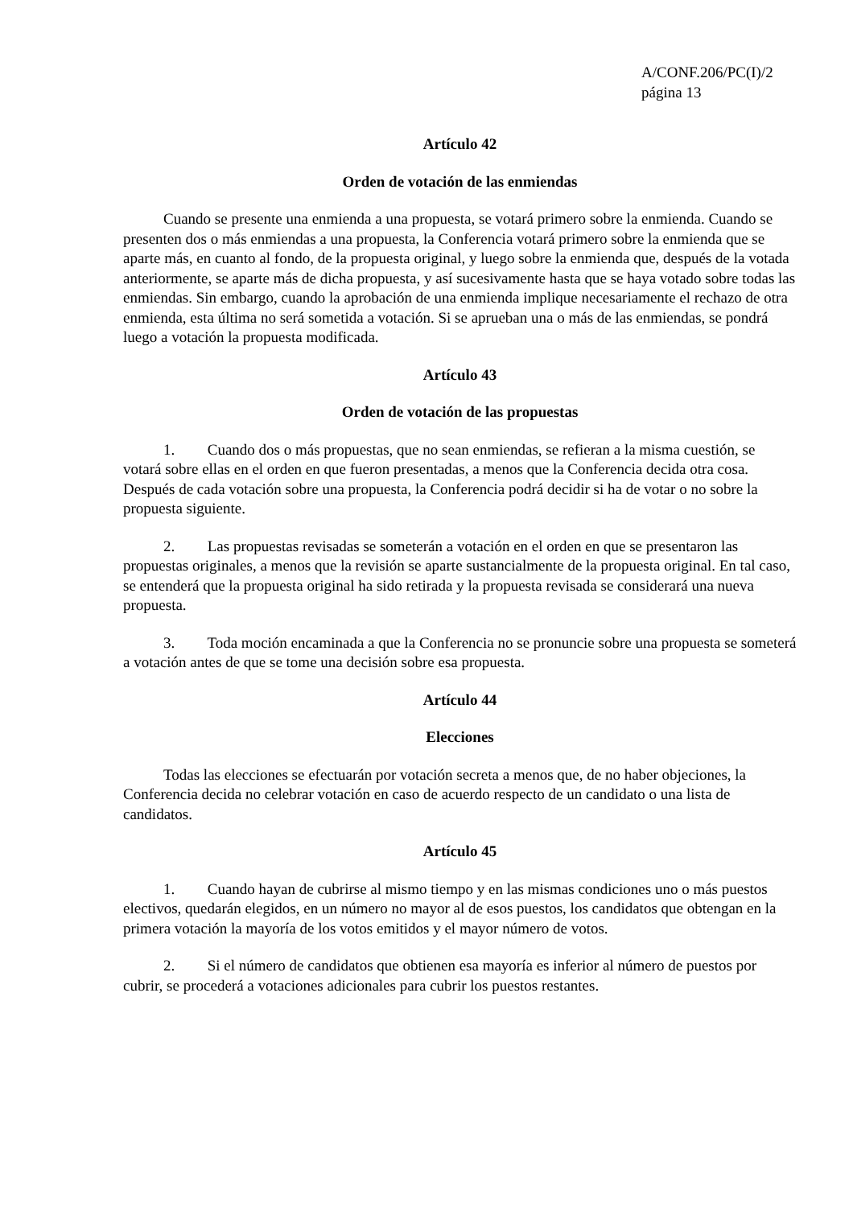A/CONF.206/PC(I)/2
página 13
Artículo 42
Orden de votación de las enmiendas
Cuando se presente una enmienda a una propuesta, se votará primero sobre la enmienda. Cuando se presenten dos o más enmiendas a una propuesta, la Conferencia votará primero sobre la enmienda que se aparte más, en cuanto al fondo, de la propuesta original, y luego sobre la enmienda que, después de la votada anteriormente, se aparte más de dicha propuesta, y así sucesivamente hasta que se haya votado sobre todas las enmiendas. Sin embargo, cuando la aprobación de una enmienda implique necesariamente el rechazo de otra enmienda, esta última no será sometida a votación. Si se aprueban una o más de las enmiendas, se pondrá luego a votación la propuesta modificada.
Artículo 43
Orden de votación de las propuestas
1. Cuando dos o más propuestas, que no sean enmiendas, se refieran a la misma cuestión, se votará sobre ellas en el orden en que fueron presentadas, a menos que la Conferencia decida otra cosa. Después de cada votación sobre una propuesta, la Conferencia podrá decidir si ha de votar o no sobre la propuesta siguiente.
2. Las propuestas revisadas se someterán a votación en el orden en que se presentaron las propuestas originales, a menos que la revisión se aparte sustancialmente de la propuesta original. En tal caso, se entenderá que la propuesta original ha sido retirada y la propuesta revisada se considerará una nueva propuesta.
3. Toda moción encaminada a que la Conferencia no se pronuncie sobre una propuesta se someterá a votación antes de que se tome una decisión sobre esa propuesta.
Artículo 44
Elecciones
Todas las elecciones se efectuarán por votación secreta a menos que, de no haber objeciones, la Conferencia decida no celebrar votación en caso de acuerdo respecto de un candidato o una lista de candidatos.
Artículo 45
1. Cuando hayan de cubrirse al mismo tiempo y en las mismas condiciones uno o más puestos electivos, quedarán elegidos, en un número no mayor al de esos puestos, los candidatos que obtengan en la primera votación la mayoría de los votos emitidos y el mayor número de votos.
2. Si el número de candidatos que obtienen esa mayoría es inferior al número de puestos por cubrir, se procederá a votaciones adicionales para cubrir los puestos restantes.